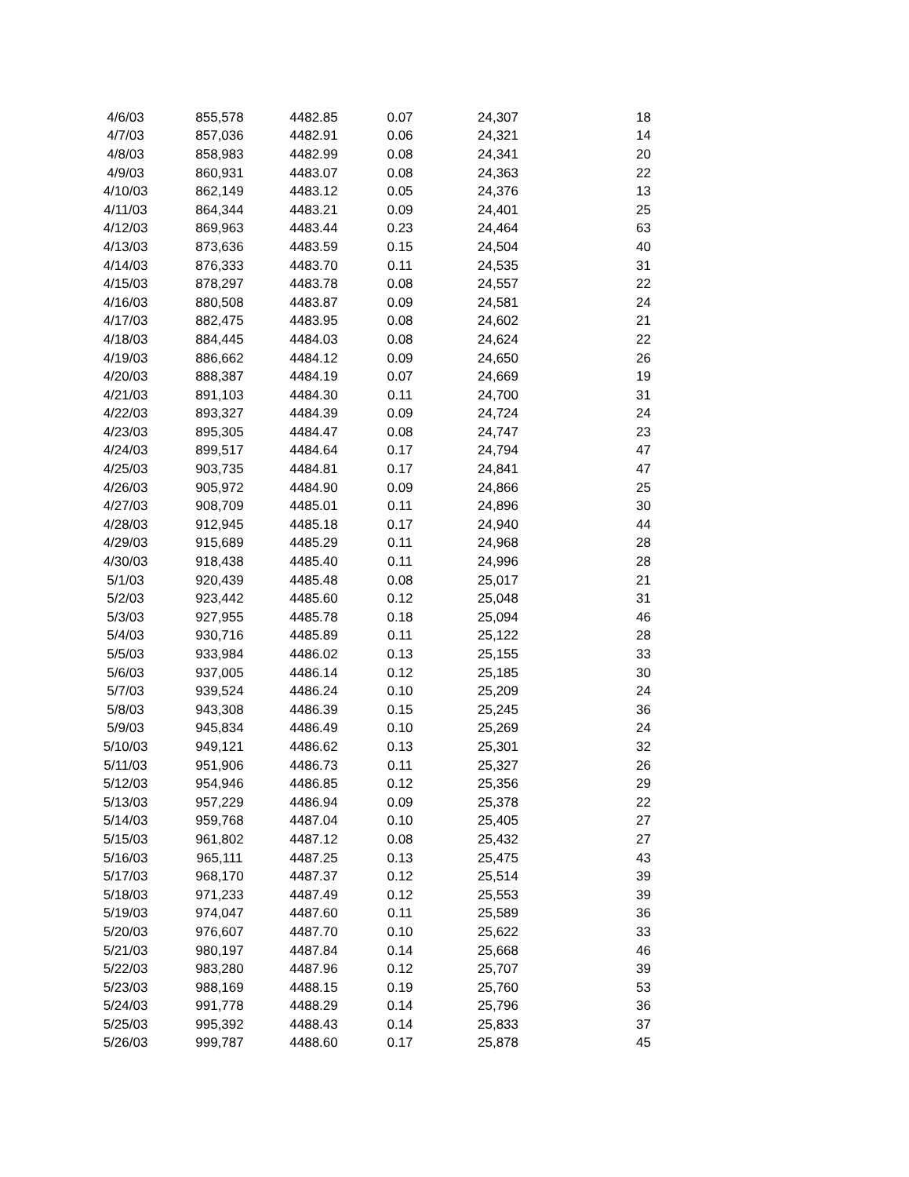| 4/6/03 | 855,578 | 4482.85 | 0.07 | 24,307 | 18 |
| 4/7/03 | 857,036 | 4482.91 | 0.06 | 24,321 | 14 |
| 4/8/03 | 858,983 | 4482.99 | 0.08 | 24,341 | 20 |
| 4/9/03 | 860,931 | 4483.07 | 0.08 | 24,363 | 22 |
| 4/10/03 | 862,149 | 4483.12 | 0.05 | 24,376 | 13 |
| 4/11/03 | 864,344 | 4483.21 | 0.09 | 24,401 | 25 |
| 4/12/03 | 869,963 | 4483.44 | 0.23 | 24,464 | 63 |
| 4/13/03 | 873,636 | 4483.59 | 0.15 | 24,504 | 40 |
| 4/14/03 | 876,333 | 4483.70 | 0.11 | 24,535 | 31 |
| 4/15/03 | 878,297 | 4483.78 | 0.08 | 24,557 | 22 |
| 4/16/03 | 880,508 | 4483.87 | 0.09 | 24,581 | 24 |
| 4/17/03 | 882,475 | 4483.95 | 0.08 | 24,602 | 21 |
| 4/18/03 | 884,445 | 4484.03 | 0.08 | 24,624 | 22 |
| 4/19/03 | 886,662 | 4484.12 | 0.09 | 24,650 | 26 |
| 4/20/03 | 888,387 | 4484.19 | 0.07 | 24,669 | 19 |
| 4/21/03 | 891,103 | 4484.30 | 0.11 | 24,700 | 31 |
| 4/22/03 | 893,327 | 4484.39 | 0.09 | 24,724 | 24 |
| 4/23/03 | 895,305 | 4484.47 | 0.08 | 24,747 | 23 |
| 4/24/03 | 899,517 | 4484.64 | 0.17 | 24,794 | 47 |
| 4/25/03 | 903,735 | 4484.81 | 0.17 | 24,841 | 47 |
| 4/26/03 | 905,972 | 4484.90 | 0.09 | 24,866 | 25 |
| 4/27/03 | 908,709 | 4485.01 | 0.11 | 24,896 | 30 |
| 4/28/03 | 912,945 | 4485.18 | 0.17 | 24,940 | 44 |
| 4/29/03 | 915,689 | 4485.29 | 0.11 | 24,968 | 28 |
| 4/30/03 | 918,438 | 4485.40 | 0.11 | 24,996 | 28 |
| 5/1/03 | 920,439 | 4485.48 | 0.08 | 25,017 | 21 |
| 5/2/03 | 923,442 | 4485.60 | 0.12 | 25,048 | 31 |
| 5/3/03 | 927,955 | 4485.78 | 0.18 | 25,094 | 46 |
| 5/4/03 | 930,716 | 4485.89 | 0.11 | 25,122 | 28 |
| 5/5/03 | 933,984 | 4486.02 | 0.13 | 25,155 | 33 |
| 5/6/03 | 937,005 | 4486.14 | 0.12 | 25,185 | 30 |
| 5/7/03 | 939,524 | 4486.24 | 0.10 | 25,209 | 24 |
| 5/8/03 | 943,308 | 4486.39 | 0.15 | 25,245 | 36 |
| 5/9/03 | 945,834 | 4486.49 | 0.10 | 25,269 | 24 |
| 5/10/03 | 949,121 | 4486.62 | 0.13 | 25,301 | 32 |
| 5/11/03 | 951,906 | 4486.73 | 0.11 | 25,327 | 26 |
| 5/12/03 | 954,946 | 4486.85 | 0.12 | 25,356 | 29 |
| 5/13/03 | 957,229 | 4486.94 | 0.09 | 25,378 | 22 |
| 5/14/03 | 959,768 | 4487.04 | 0.10 | 25,405 | 27 |
| 5/15/03 | 961,802 | 4487.12 | 0.08 | 25,432 | 27 |
| 5/16/03 | 965,111 | 4487.25 | 0.13 | 25,475 | 43 |
| 5/17/03 | 968,170 | 4487.37 | 0.12 | 25,514 | 39 |
| 5/18/03 | 971,233 | 4487.49 | 0.12 | 25,553 | 39 |
| 5/19/03 | 974,047 | 4487.60 | 0.11 | 25,589 | 36 |
| 5/20/03 | 976,607 | 4487.70 | 0.10 | 25,622 | 33 |
| 5/21/03 | 980,197 | 4487.84 | 0.14 | 25,668 | 46 |
| 5/22/03 | 983,280 | 4487.96 | 0.12 | 25,707 | 39 |
| 5/23/03 | 988,169 | 4488.15 | 0.19 | 25,760 | 53 |
| 5/24/03 | 991,778 | 4488.29 | 0.14 | 25,796 | 36 |
| 5/25/03 | 995,392 | 4488.43 | 0.14 | 25,833 | 37 |
| 5/26/03 | 999,787 | 4488.60 | 0.17 | 25,878 | 45 |